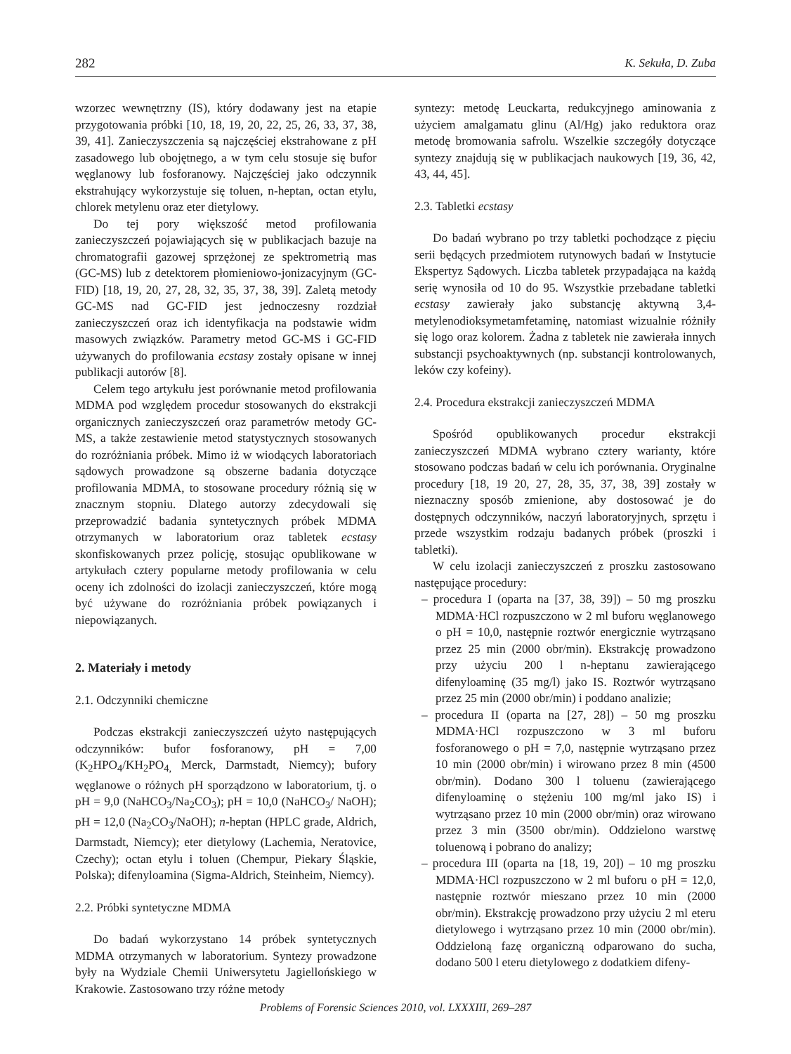282 K. Sekuła, D. Zuba
wzorzec wewnętrzny (IS), który dodawany jest na etapie przygotowania próbki [10, 18, 19, 20, 22, 25, 26, 33, 37, 38, 39, 41]. Zanieczyszczenia są najczęściej ekstrahowane z pH zasadowego lub obojętnego, a w tym celu stosuje się bufor węglanowy lub fosforanowy. Najczęściej jako odczynnik ekstrahujący wykorzystuje się toluen, n-heptan, octan etylu, chlorek metylenu oraz eter dietylowy.
Do tej pory większość metod profilowania zanieczyszczeń pojawiających się w publikacjach bazuje na chromatografii gazowej sprzężonej ze spektrometrią mas (GC-MS) lub z detektorem płomieniowo-jonizacyjnym (GC-FID) [18, 19, 20, 27, 28, 32, 35, 37, 38, 39]. Zaletą metody GC-MS nad GC-FID jest jednoczesny rozdział zanieczyszczeń oraz ich identyfikacja na podstawie widm masowych związków. Parametry metod GC-MS i GC-FID używanych do profilowania ecstasy zostały opisane w innej publikacji autorów [8].
Celem tego artykułu jest porównanie metod profilowania MDMA pod względem procedur stosowanych do ekstrakcji organicznych zanieczyszczeń oraz parametrów metody GC-MS, a także zestawienie metod statystycznych stosowanych do rozróżniania próbek. Mimo iż w wiodących laboratoriach sądowych prowadzone są obszerne badania dotyczące profilowania MDMA, to stosowane procedury różnią się w znacznym stopniu. Dlatego autorzy zdecydowali się przeprowadzić badania syntetycznych próbek MDMA otrzymanych w laboratorium oraz tabletek ecstasy skonfiskowanych przez policję, stosując opublikowane w artykułach cztery popularne metody profilowania w celu oceny ich zdolności do izolacji zanieczyszczeń, które mogą być używane do rozróżniania próbek powiązanych i niepowiązanych.
2. Materiały i metody
2.1. Odczynniki chemiczne
Podczas ekstrakcji zanieczyszczeń użyto następujących odczynników: bufor fosforanowy, pH = 7,00 (K<sub>2</sub>HPO<sub>4</sub>/KH<sub>2</sub>PO<sub>4,</sub> Merck, Darmstadt, Niemcy); bufory węglanowe o różnych pH sporządzono w laboratorium, tj. o pH = 9,0 (NaHCO<sub>3</sub>/Na<sub>2</sub>CO<sub>3</sub>); pH = 10,0 (NaHCO<sub>3</sub>/ NaOH); pH = 12,0 (Na<sub>2</sub>CO<sub>3</sub>/NaOH); n-heptan (HPLC grade, Aldrich, Darmstadt, Niemcy); eter dietylowy (Lachemia, Neratovice, Czechy); octan etylu i toluen (Chempur, Piekary Śląskie, Polska); difenyloamina (Sigma-Aldrich, Steinheim, Niemcy).
2.2. Próbki syntetyczne MDMA
Do badań wykorzystano 14 próbek syntetycznych MDMA otrzymanych w laboratorium. Syntezy prowadzone były na Wydziale Chemii Uniwersytetu Jagiellońskiego w Krakowie. Zastosowano trzy różne metody
syntezy: metodę Leuckarta, redukcyjnego aminowania z użyciem amalgamatu glinu (Al/Hg) jako reduktora oraz metodę bromowania safrolu. Wszelkie szczegóły dotyczące syntezy znajdują się w publikacjach naukowych [19, 36, 42, 43, 44, 45].
2.3. Tabletki ecstasy
Do badań wybrano po trzy tabletki pochodzące z pięciu serii będących przedmiotem rutynowych badań w Instytucie Ekspertyz Sądowych. Liczba tabletek przypadająca na każdą serię wynosiła od 10 do 95. Wszystkie przebadane tabletki ecstasy zawierały jako substancję aktywną 3,4-metylenodioksymetamfetaminę, natomiast wizualnie różniły się logo oraz kolorem. Żadna z tabletek nie zawierała innych substancji psychoaktywnych (np. substancji kontrolowanych, leków czy kofeiny).
2.4. Procedura ekstrakcji zanieczyszczeń MDMA
Spośród opublikowanych procedur ekstrakcji zanieczyszczeń MDMA wybrano cztery warianty, które stosowano podczas badań w celu ich porównania. Oryginalne procedury [18, 19 20, 27, 28, 35, 37, 38, 39] zostały w nieznaczny sposób zmienione, aby dostosować je do dostępnych odczynników, naczyń laboratoryjnych, sprzętu i przede wszystkim rodzaju badanych próbek (proszki i tabletki).
W celu izolacji zanieczyszczeń z proszku zastosowano następujące procedury:
– procedura I (oparta na [37, 38, 39]) – 50 mg proszku MDMA·HCl rozpuszczono w 2 ml buforu węglanowego o pH = 10,0, następnie roztwór energicznie wytrząsano przez 25 min (2000 obr/min). Ekstrakcję prowadzono przy użyciu 200 l n-heptanu zawierającego difenyloaminę (35 mg/l) jako IS. Roztwór wytrząsano przez 25 min (2000 obr/min) i poddano analizie;
– procedura II (oparta na [27, 28]) – 50 mg proszku MDMA·HCl rozpuszczono w 3 ml buforu fosforanowego o pH = 7,0, następnie wytrząsano przez 10 min (2000 obr/min) i wirowano przez 8 min (4500 obr/min). Dodano 300 l toluenu (zawierającego difenyloaminę o stężeniu 100 mg/ml jako IS) i wytrząsano przez 10 min (2000 obr/min) oraz wirowano przez 3 min (3500 obr/min). Oddzielono warstwę toluenową i pobrano do analizy;
– procedura III (oparta na [18, 19, 20]) – 10 mg proszku MDMA·HCl rozpuszczono w 2 ml buforu o pH = 12,0, następnie roztwór mieszano przez 10 min (2000 obr/min). Ekstrakcję prowadzono przy użyciu 2 ml eteru dietylowego i wytrząsano przez 10 min (2000 obr/min). Oddzieloną fazę organiczną odparowano do sucha, dodano 500 l eteru dietylowego z dodatkiem difeny-
Problems of Forensic Sciences 2010, vol. LXXXIII, 269–287